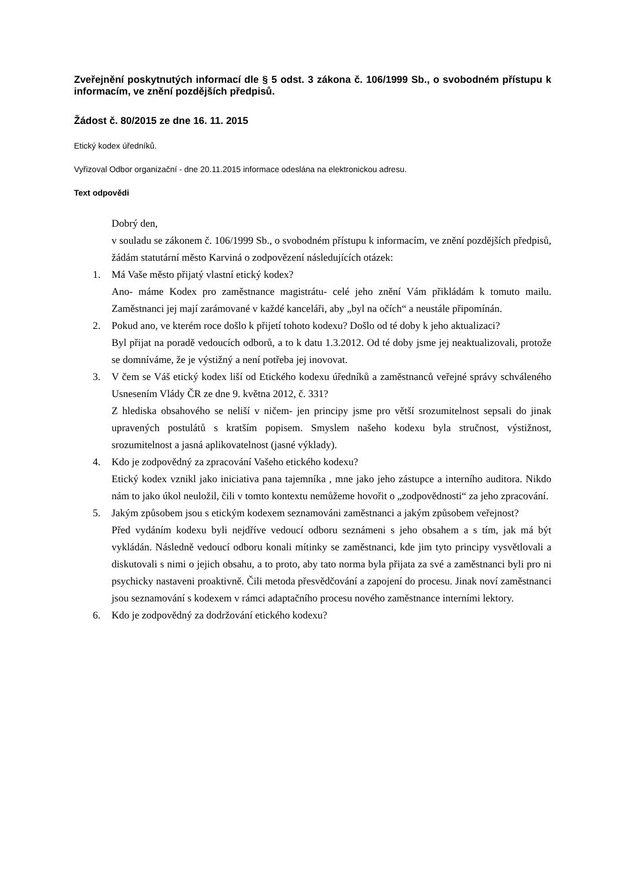Zveřejnění poskytnutých informací dle § 5 odst. 3 zákona č. 106/1999 Sb., o svobodném přístupu k informacím, ve znění pozdějších předpisů.
Žádost č. 80/2015 ze dne 16. 11. 2015
Etický kodex úředníků.
Vyřizoval Odbor organizační - dne 20.11.2015 informace odeslána na elektronickou adresu.
Text odpovědi
Dobrý den,
v souladu se zákonem č. 106/1999 Sb., o svobodném přístupu k informacím, ve znění pozdějších předpisů, žádám statutární město Karviná o zodpovězení následujících otázek:
1. Má Vaše město přijatý vlastní etický kodex?
Ano- máme Kodex pro zaměstnance magistrátu- celé jeho znění Vám přikládám k tomuto mailu. Zaměstnanci jej mají zarámované v každé kanceláři, aby „byl na očích“ a neustále připomínán.
2. Pokud ano, ve kterém roce došlo k přijetí tohoto kodexu? Došlo od té doby k jeho aktualizaci?
Byl přijat na poradě vedoucích odborů, a to k datu 1.3.2012. Od té doby jsme jej neaktualizovali, protože se domníváme, že je výstižný a není potřeba jej inovovat.
3. V čem se Váš etický kodex liší od Etického kodexu úředníků a zaměstnanců veřejné správy schváleného Usnesením Vlády ČR ze dne 9. května 2012, č. 331?
Z hlediska obsahového se neliší v ničem- jen principy jsme pro větší srozumitelnost sepsali do jinak upravených postulátů s kratším popisem. Smyslem našeho kodexu byla stručnost, výstižnost, srozumitelnost a jasná aplikovatelnost (jasné výklady).
4. Kdo je zodpovědný za zpracování Vašeho etického kodexu?
Etický kodex vznikl jako iniciativa pana tajemníka , mne jako jeho zástupce a interního auditora. Nikdo nám to jako úkol neuložil, čili v tomto kontextu nemůžeme hovořit o „zodpovědnosti“ za jeho zpracování.
5. Jakým způsobem jsou s etickým kodexem seznamováni zaměstnanci a jakým způsobem veřejnost?
Před vydáním kodexu byli nejdříve vedoucí odboru seznámeni s jeho obsahem a s tím, jak má být vykládán. Následně vedoucí odboru konali mítinky se zaměstnanci, kde jim tyto principy vysvětlovali a diskutovali s nimi o jejich obsahu, a to proto, aby tato norma byla přijata za své a zaměstnanci byli pro ni psychicky nastaveni proaktivně. Čili metoda přesvědčování a zapojení do procesu. Jinak noví zaměstnanci jsou seznamování s kodexem v rámci adaptačního procesu nového zaměstnance interními lektory.
6. Kdo je zodpovědný za dodržování etického kodexu?